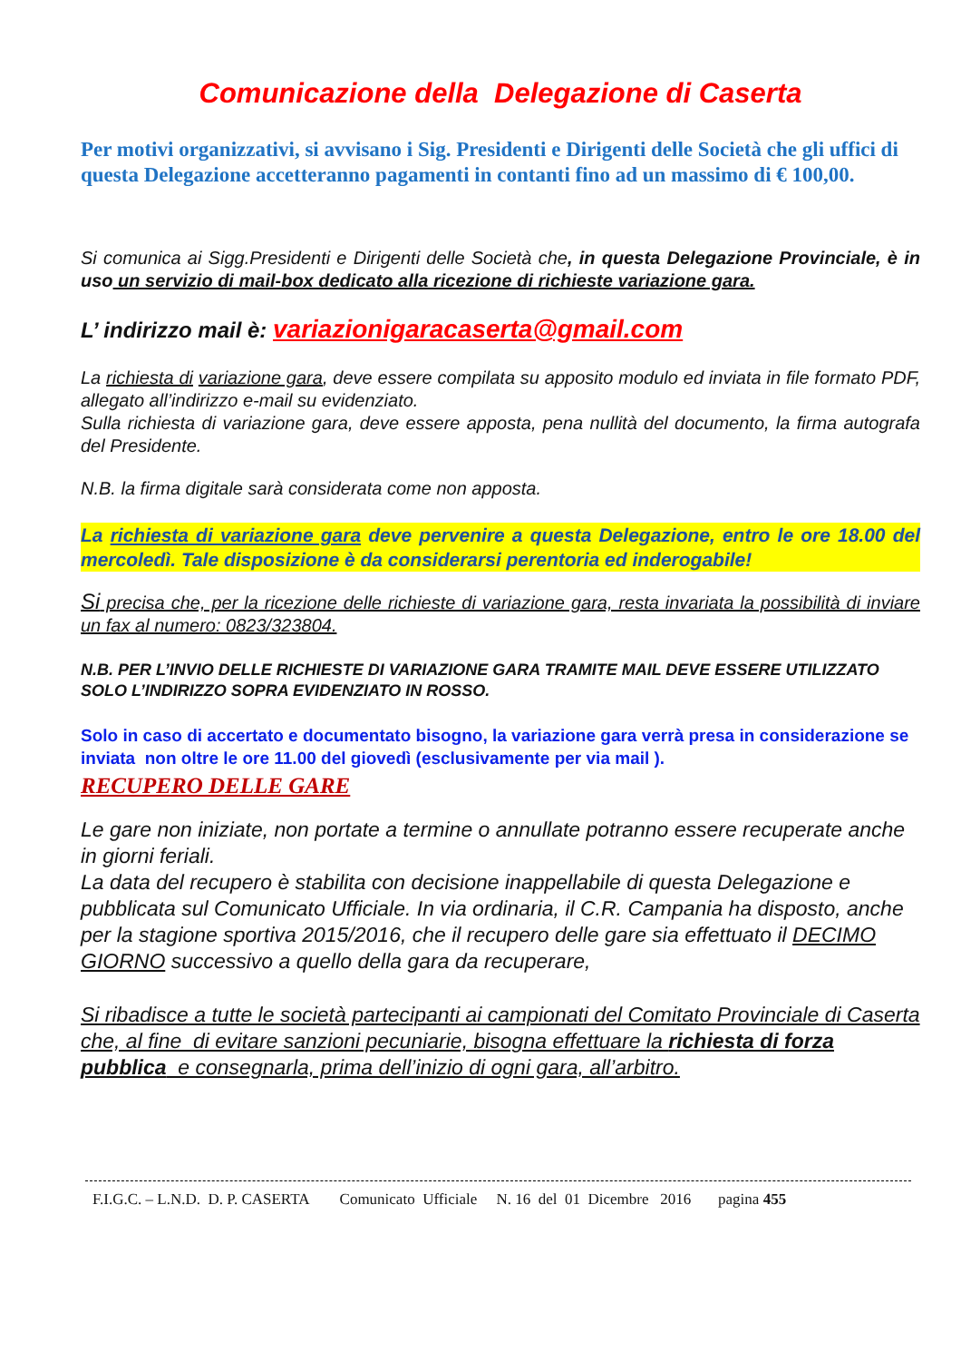Comunicazione della Delegazione di Caserta
Per motivi organizzativi, si avvisano i Sig. Presidenti e Dirigenti delle Società che gli uffici di questa Delegazione accetteranno pagamenti in contanti fino ad un massimo di € 100,00.
Si comunica ai Sigg.Presidenti e Dirigenti delle Società che, in questa Delegazione Provinciale, è in uso un servizio di mail-box dedicato alla ricezione di richieste variazione gara.
L’ indirizzo mail è: variazionigaracaserta@gmail.com
La richiesta di variazione gara, deve essere compilata su apposito modulo ed inviata in file formato PDF, allegato all’indirizzo e-mail su evidenziato.
Sulla richiesta di variazione gara, deve essere apposta, pena nullità del documento, la firma autografa del Presidente.
N.B. la firma digitale sarà considerata come non apposta.
La richiesta di variazione gara deve pervenire a questa Delegazione, entro le ore 18.00 del mercoledì. Tale disposizione è da considerarsi perentoria ed inderogabile!
Si precisa che, per la ricezione delle richieste di variazione gara, resta invariata la possibilità di inviare un fax al numero: 0823/323804.
N.B. PER L’INVIO DELLE RICHIESTE DI VARIAZIONE GARA TRAMITE MAIL DEVE ESSERE UTILIZZATO SOLO L’INDIRIZZO SOPRA EVIDENZIATO IN ROSSO.
Solo in caso di accertato e documentato bisogno, la variazione gara verrà presa in considerazione se inviata non oltre le ore 11.00 del giovedì (esclusivamente per via mail ).
RECUPERO DELLE GARE
Le gare non iniziate, non portate a termine o annullate potranno essere recuperate anche in giorni feriali.
La data del recupero è stabilita con decisione inappellabile di questa Delegazione e pubblicata sul Comunicato Ufficiale. In via ordinaria, il C.R. Campania ha disposto, anche per la stagione sportiva 2015/2016, che il recupero delle gare sia effettuato il DECIMO GIORNO successivo a quello della gara da recuperare,
Si ribadisce a tutte le società partecipanti ai campionati del Comitato Provinciale di Caserta che, al fine di evitare sanzioni pecuniarie, bisogna effettuare la richiesta di forza pubblica e consegnarla, prima dell’inizio di ogni gara, all’arbitro.
F.I.G.C. – L.N.D. D. P. CASERTA Comunicato Ufficiale N. 16 del 01 Dicembre 2016 pagina 455